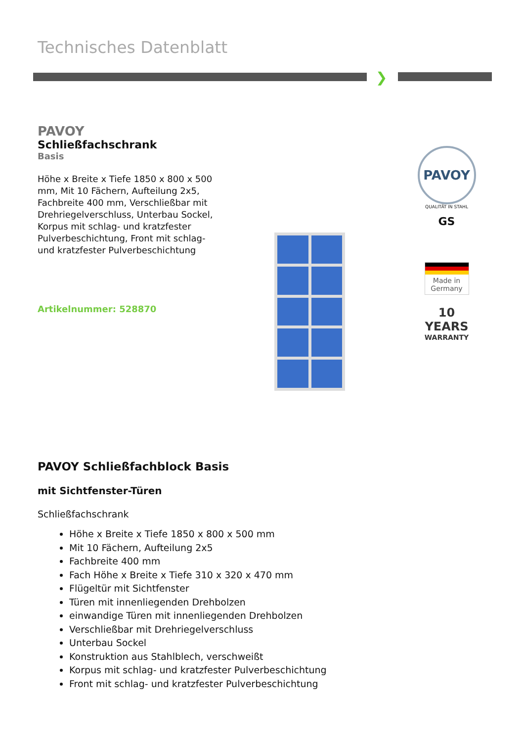Technisches Datenblatt
❯
PAVOY
Schließfachschrank
Basis
Höhe x Breite x Tiefe 1850 x 800 x 500 mm, Mit 10 Fächern, Aufteilung 2x5, Fachbreite 400 mm, Verschließbar mit Drehriegelverschluss, Unterbau Sockel, Korpus mit schlag- und kratzfester Pulverbeschichtung, Front mit schlag- und kratzfester Pulverbeschichtung
Artikelnummer: 528870
PAVOY
QUALITÄT IN STAHL
GS
Made in Germany
10
YEARS
WARRANTY
PAVOY Schließfachblock Basis
mit Sichtfenster-Türen
Schließfachschrank
Höhe x Breite x Tiefe 1850 x 800 x 500 mm
Mit 10 Fächern, Aufteilung 2x5
Fachbreite 400 mm
Fach Höhe x Breite x Tiefe 310 x 320 x 470 mm
Flügeltür mit Sichtfenster
Türen mit innenliegenden Drehbolzen
einwandige Türen mit innenliegenden Drehbolzen
Verschließbar mit Drehriegelverschluss
Unterbau Sockel
Konstruktion aus Stahlblech, verschweißt
Korpus mit schlag- und kratzfester Pulverbeschichtung
Front mit schlag- und kratzfester Pulverbeschichtung